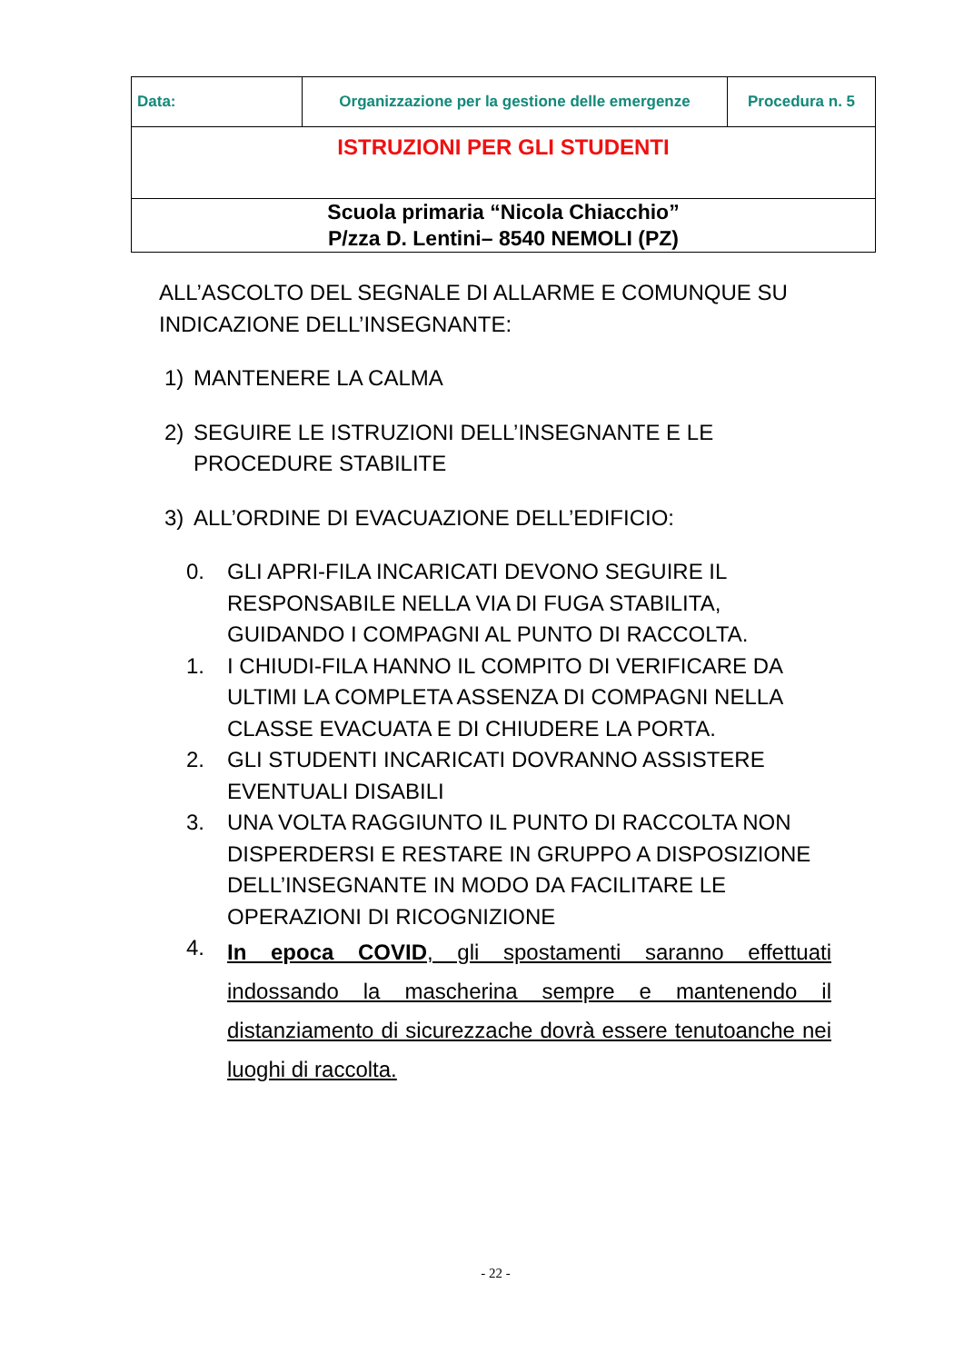| Data: | Organizzazione per la gestione delle emergenze | Procedura n. 5 |
| ISTRUZIONI PER GLI STUDENTI | | |
| Scuola primaria “Nicola Chiacchio” P/zza D. Lentini– 8540 NEMOLI (PZ) | | |
ALL’ASCOLTO DEL SEGNALE DI ALLARME E COMUNQUE SU INDICAZIONE DELL’INSEGNANTE:
1) MANTENERE LA CALMA
2) SEGUIRE LE ISTRUZIONI DELL’INSEGNANTE E LE PROCEDURE STABILITE
3) ALL’ORDINE DI EVACUAZIONE DELL’EDIFICIO:
0. GLI APRI-FILA INCARICATI DEVONO SEGUIRE IL RESPONSABILE NELLA VIA DI FUGA STABILITA, GUIDANDO I COMPAGNI AL PUNTO DI RACCOLTA.
1. I CHIUDI-FILA HANNO IL COMPITO DI VERIFICARE DA ULTIMI LA COMPLETA ASSENZA DI COMPAGNI NELLA CLASSE EVACUATA E DI CHIUDERE LA PORTA.
2. GLI STUDENTI INCARICATI DOVRANNO ASSISTERE EVENTUALI DISABILI
3. UNA VOLTA RAGGIUNTO IL PUNTO DI RACCOLTA NON DISPERDERSI E RESTARE IN GRUPPO A DISPOSIZIONE DELL’INSEGNANTE IN MODO DA FACILITARE LE OPERAZIONI DI RICOGNIZIONE
4. In epoca COVID, gli spostamenti saranno effettuati indossando la mascherina sempre e mantenendo il distanziamento di sicurezzache dovrà essere tenutoanche nei luoghi di raccolta.
- 22 -